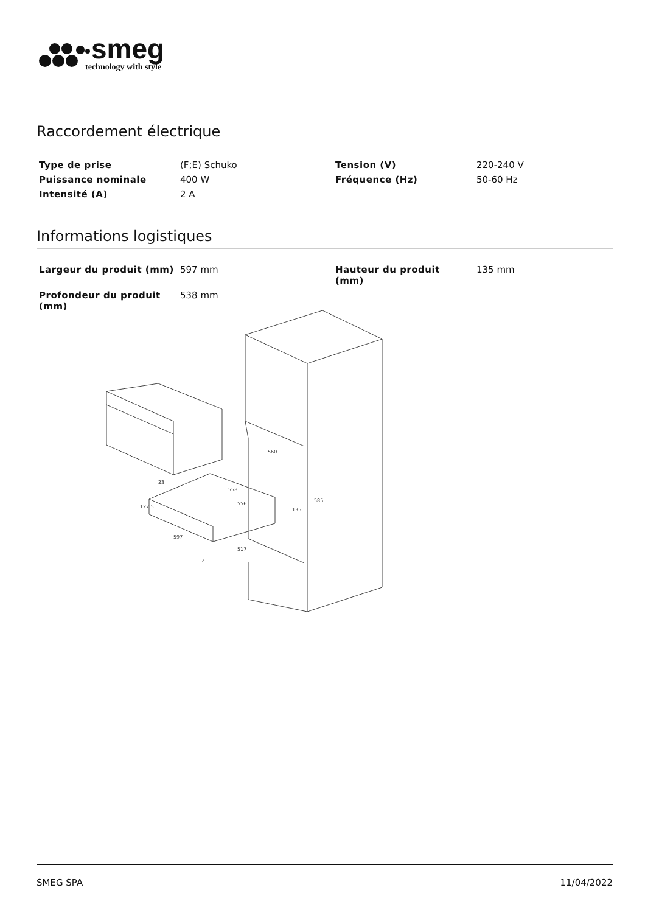smeg
technology with style
Raccordement électrique
| Type de prise | (F;E) Schuko | Tension (V) | 220-240 V |
| Puissance nominale | 400 W | Fréquence (Hz) | 50-60 Hz |
| Intensité (A) | 2 A | | |
Informations logistiques
| Largeur du produit (mm) | 597 mm | Hauteur du produit (mm) | 135 mm |
| Profondeur du produit (mm) | 538 mm | | |
560
585
558
556
135
127.5
597
517
23
4
SMEG SPA 11/04/2022